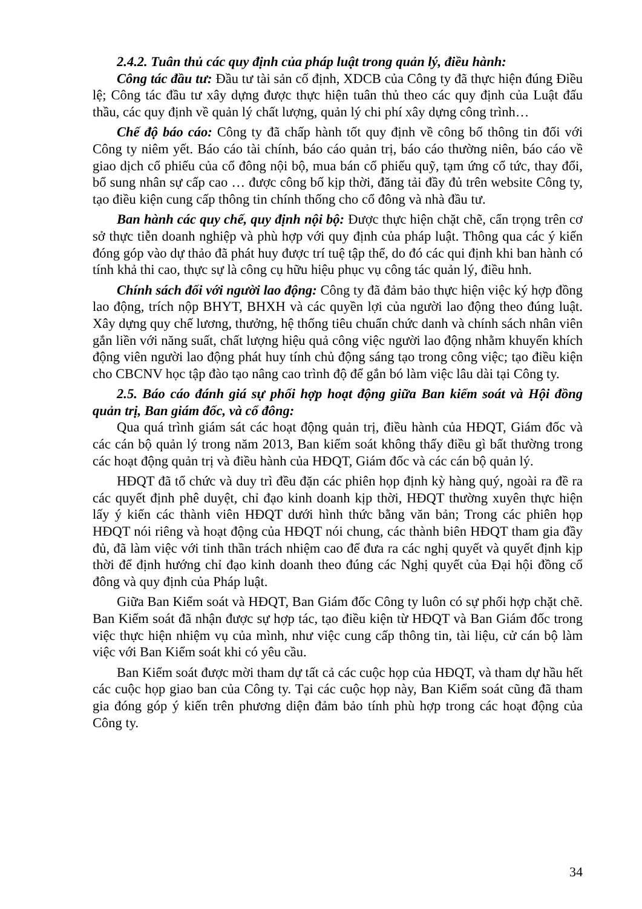2.4.2. Tuân thủ các quy định của pháp luật trong quản lý, điều hành:
Công tác đầu tư: Đầu tư tài sản cố định, XDCB của Công ty đã thực hiện đúng Điều lệ; Công tác đầu tư xây dựng được thực hiện tuân thủ theo các quy định của Luật đấu thầu, các quy định về quản lý chất lượng, quản lý chi phí xây dựng công trình…
Chế độ báo cáo: Công ty đã chấp hành tốt quy định về công bố thông tin đối với Công ty niêm yết. Báo cáo tài chính, báo cáo quản trị, báo cáo thường niên, báo cáo về giao dịch cổ phiếu của cổ đông nội bộ, mua bán cổ phiếu quỹ, tạm ứng cổ tức, thay đổi, bổ sung nhân sự cấp cao … được công bố kịp thời, đăng tải đầy đủ trên website Công ty, tạo điều kiện cung cấp thông tin chính thống cho cổ đông và nhà đầu tư.
Ban hành các quy chế, quy định nội bộ: Được thực hiện chặt chẽ, cẩn trọng trên cơ sở thực tiễn doanh nghiệp và phù hợp với quy định của pháp luật. Thông qua các ý kiến đóng góp vào dự thảo đã phát huy được trí tuệ tập thể, do đó các qui định khi ban hành có tính khả thi cao, thực sự là công cụ hữu hiệu phục vụ công tác quản lý, điều hnh.
Chính sách đối với người lao động: Công ty đã đảm bảo thực hiện việc ký hợp đồng lao động, trích nộp BHYT, BHXH và các quyền lợi của người lao động theo đúng luật. Xây dựng quy chế lương, thưởng, hệ thống tiêu chuẩn chức danh và chính sách nhân viên gắn liền với năng suất, chất lượng hiệu quả công việc người lao động nhằm khuyến khích động viên người lao động phát huy tính chủ động sáng tạo trong công việc; tạo điều kiện cho CBCNV học tập đào tạo nâng cao trình độ để gắn bó làm việc lâu dài tại Công ty.
2.5. Báo cáo đánh giá sự phối hợp hoạt động giữa Ban kiểm soát và Hội đồng quản trị, Ban giám đốc, và cổ đông:
Qua quá trình giám sát các hoạt động quản trị, điều hành của HĐQT, Giám đốc và các cán bộ quản lý trong năm 2013, Ban kiểm soát không thấy điều gì bất thường trong các hoạt động quản trị và điều hành của HĐQT, Giám đốc và các cán bộ quản lý.
HĐQT đã tổ chức và duy trì đều đặn các phiên họp định kỳ hàng quý, ngoài ra đề ra các quyết định phê duyệt, chỉ đạo kinh doanh kịp thời, HĐQT thường xuyên thực hiện lấy ý kiến các thành viên HĐQT dưới hình thức bằng văn bản; Trong các phiên họp HĐQT nói riêng và hoạt động của HĐQT nói chung, các thành biên HĐQT tham gia đầy đủ, đã làm việc với tinh thần trách nhiệm cao để đưa ra các nghị quyết và quyết định kịp thời để định hướng chỉ đạo kinh doanh theo đúng các Nghị quyết của Đại hội đồng cổ đông và quy định của Pháp luật.
Giữa Ban Kiểm soát và HĐQT, Ban Giám đốc Công ty luôn có sự phối hợp chặt chẽ. Ban Kiểm soát đã nhận được sự hợp tác, tạo điều kiện từ HĐQT và Ban Giám đốc trong việc thực hiện nhiệm vụ của mình, như việc cung cấp thông tin, tài liệu, cử cán bộ làm việc với Ban Kiểm soát khi có yêu cầu.
Ban Kiểm soát được mời tham dự tất cả các cuộc họp của HĐQT, và tham dự hầu hết các cuộc họp giao ban của Công ty. Tại các cuộc họp này, Ban Kiểm soát cũng đã tham gia đóng góp ý kiến trên phương diện đảm bảo tính phù hợp trong các hoạt động của Công ty.
34